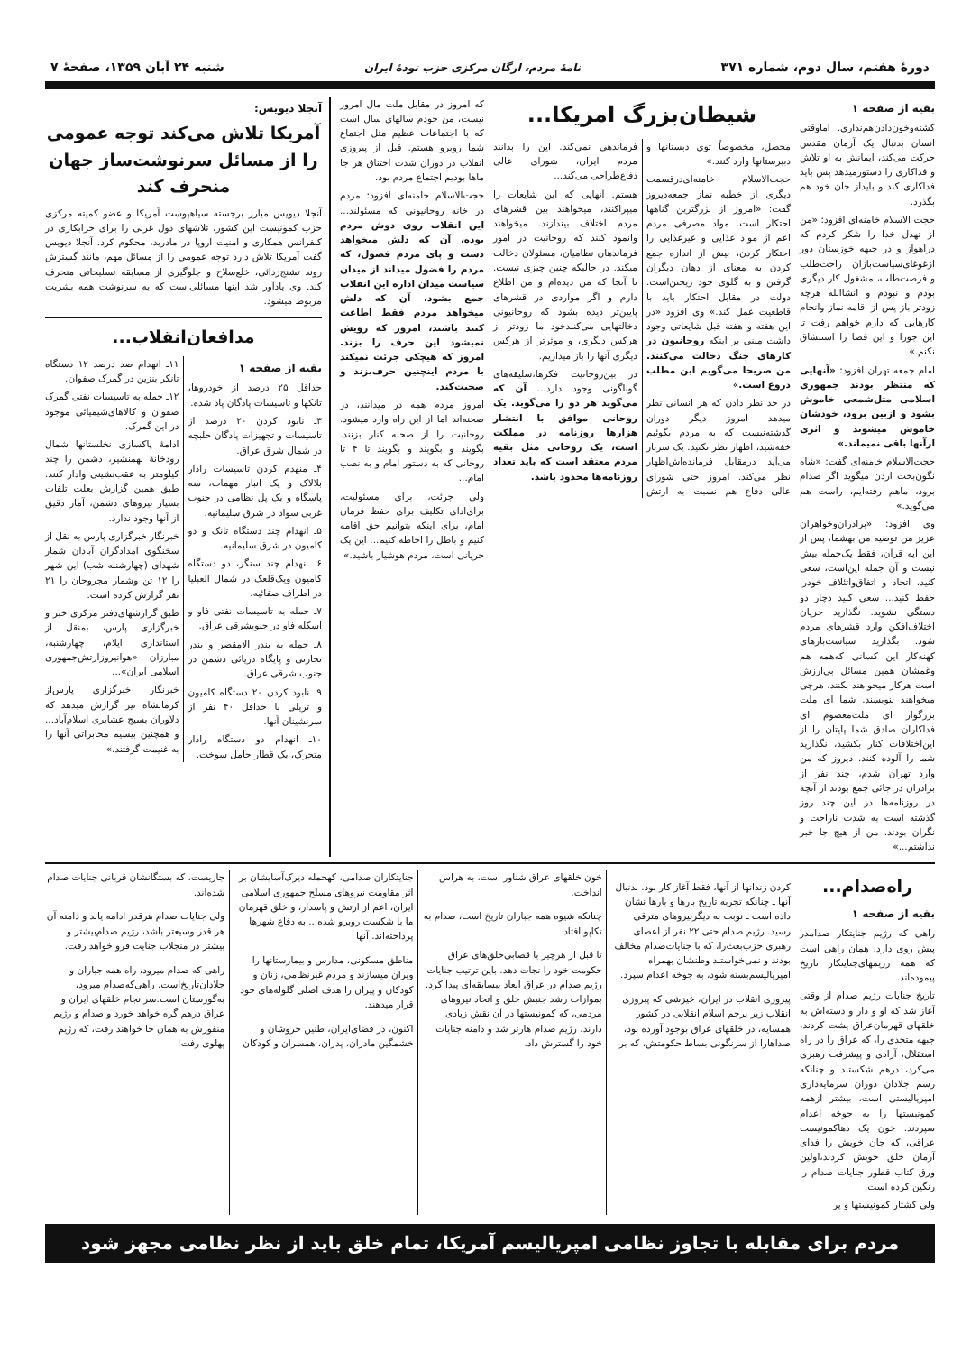دورهٔ هفتم، سال دوم، شماره ۳۷۱
نامهٔ مردم، ارگان مرکزی حزب تودهٔ ایران
شنبه ۲۴ آبان ۱۳۵۹، صفحهٔ ۷
بقیه از صفحه ۱
کشته‌وخون‌دادن‌هم‌نداری. اماوقتی انسان بدنبال یک آرمان مقدس حرکت می‌کند، ایمانش به او تلاش و فداکاری را دستورمیدهد پس باید فداکاری کند و بایداز جان خود هم بگذرد.
حجت الاسلام خامنه‌ای افزود: «من از تهدل خدا را شکر کردم که دراهواز و در جبهه خوزستان دور ازغوغای‌سیاست‌بازان راحت‌طلب و فرصت‌طلب، مشغول کار دیگری بودم و نبودم و انشاالله هرچه زودتر باز پس از اقامه نماز وانجام کارهایی که دارم خواهم رفت تا این جورا و این فضا را استنشاق نکنم.»
امام جمعه تهران افزود: «آنهایی که منتظر بودند جمهوری اسلامی مثل‌شمعی خاموش بشود و ازبین برود، خودشان خاموش میشوند و اثری ازآنها باقی نمیماند.»
حجت‌الاسلام خامنه‌ای گفت: «شاه نگون‌بخت اردن میگوید اگر صدام برود، ماهم رفته‌ایم، راست هم می‌گوید.»
وی افزود: «برادران‌وخواهران عزیز من توصیه من بهشما، پس از این آیه قرآن، فقط یک‌جمله بیش نیست و آن جمله این‌است، سعی کنید، اتحاد و اتفاق‌واتئلاف خودرا حفظ کنید... سعی کنید دچار دو دستگی نشوید. نگذارید جریان اختلاف‌افکن وارد قشرهای مردم شود. بگذارید سیاست‌بازهای کهنه‌کار این کسانی که‌همه هم وغمشان همین مسائل بی‌ارزش است هرکار میخواهند بکنند، هرچی میخواهند بنویسند. شما ای ملت بزرگوار ای ملت‌معصوم ای فداکاران صادق شما پایتان را از این‌اختلافات کنار بکشید، نگذارید شما را آلوده کنند. دیروز که من وارد تهران شدم، چند نفر از برادران در جائی جمع بودند از آنچه در روزنامه‌ها در این چند روز گذشته است به شدت ناراحت و نگران بودند. من از هیچ جا خبر نداشتم...»
شیطان‌بزرگ امریکا...
محصل، مخصوصاً توی دبستانها و دبیرستانها وارد کنند.»
حجت‌الاسلام خامنه‌ای‌درقسمت دیگری از خطبه نماز جمعه‌دیروز گفت: «امروز از بزرگترین گناهها احتکار است. مواد مصرفی مردم اعم از مواد غذایی و غیرغذایی را احتکار کردن، بیش از اندازه جمع کردن به معنای از دهان دیگران گرفتن و به گلوی خود ریختن‌است. دولت در مقابل احتکار باید با قاطعیت عمل کند.» وی افزود «در این هفته و هفته قبل شایعاتی وجود داشت مبنی بر اینکه روحانیون در کارهای جنگ دخالت می‌کنند. من صریحا می‌گویم این مطلب دروغ است.»
در حد نظر دادن که هر انسانی نظر میدهد امروز دیگر دوران گذشته‌نیست که به مردم بگوئیم خفه‌شید، اظهار نظر نکنید. یک سرباز می‌آید درمقابل فرمانده‌اش‌اظهار نظر می‌کند. امروز حتی شورای عالی دفاع هم نسبت به ارتش فرماندهی نمی‌کند. این را بدانند مردم ایران، شورای عالی دفاع‌طراحی می‌کند...
هستم. آنهایی که این شایعات را میپراکنند، میخواهند بین قشرهای مردم اختلاف بیندازند. میخواهند وانمود کنند که روحانیت در امور فرماندهان نظامیان، مسئولان دخالت میکند. در حالیکه چنین چیزی نیست. تا آنجا که من دیده‌ام و من اطلاع دارم و اگر مواردی در قشرهای پایین‌تر دیده بشود که روحانیونی دخالتهایی می‌کنندخود ما زودتر از هرکس دیگری، و موثرتر از هرکس دیگری آنها را باز میداریم.
در بین‌روحانیت فکرها،سلیقه‌های گوناگونی وجود دارد... آن که می‌گوید هر دو را می‌گوید. یک روحانی موافق با انتشار هزارها روزنامه در مملکت است، یک روحانی مثل بقیه مردم معتقد است که باید تعداد روزنامه‌ها محدود باشد.
که امروز در مقابل ملت مال امروز نیست، من خودم سالهای سال است که با اجتماعات عظیم مثل اجتماع شما روبرو هستم. قبل از پیروزی انقلاب در دوران شدت اختناق هر جا ماها بودیم اجتماع مردم بود.
حجت‌الاسلام خامنه‌ای افزود: مردم در خانه روحانیونی که مسئولند... این انقلاب روی دوش مردم بوده، آن که دلش میخواهد دست و پای مردم فضول، که مردم را فضول میداند از میدان سیاست میدان اداره این انقلاب جمع بشود، آن که دلش میخواهد مردم فقط اطاعت کنند باشند، امروز که رویش نمیشود این حرف را بزند. امروز که هیچکی جرئت نمیکند با مردم اینچنین حرف‌بزند و صحبت‌کند.
امروز مردم همه در میدانند، در صحنه‌اند اما از این راه وارد میشود. روحانیت را از صحنه کنار بزنند. بگویند و بگویند و بگویند تا ۴ تا روحانی که به دستور امام و به نصب امام...
ولی جرئت، برای مسئولیت، برای‌ادای تکلیف برای حفظ فرمان امام، برای اینکه بتوانیم حق اقامه کنیم و باطل را احاطه کنیم... این یک جریانی است، مردم هوشیار باشید.»
آنجلا دیویس:
آمریکا تلاش می‌کند توجه عمومی را از مسائل سرنوشت‌ساز جهان منحرف کند
آنجلا دیویس مبارز برجسته سیاهپوست آمریکا و عضو کمیته مرکزی حزب کمونیست این کشور، تلاشهای دول غربی را برای خرابکاری در کنفرانس همکاری و امنیت اروپا در مادرید، محکوم کرد. آنجلا دیویس گفت آمریکا تلاش دارد توجه عمومی را از مسائل مهم، مانند گسترش روند تشنج‌زدائی، خلع‌سلاح و جلوگیری از مسابقه تسلیحاتی منحرف کند. وی یادآور شد اینها مسائلی‌است که به سرنوشت همه بشریت مربوط میشود.
مدافعان‌انقلاب...
بقیه از صفحه ۱
حداقل ۲۵ درصد از خودروها، تانکها و تاسیسات پادگان پاد شده.
۳ـ نابود کردن ۲۰ درصد از تاسیسات و تجهیزات پادگان حلبچه در شمال شرق عراق.
۴ـ منهدم کردن تاسیسات رادار بلالاک و یک انبار مهمات، سه پاسگاه و یک پل نظامی در جنوب غربی سواد در شرق سلیمانیه.
۵ـ انهدام چند دستگاه تانک و دو کامیون در شرق سلیمانیه.
۶ـ انهدام چند سنگر، دو دستگاه کامیون ویک‌قلعک در شمال العبلیا در اطراف صفائیه.
۷ـ حمله به تاسیسات نفتی فاو و اسکله فاو در جنوبشرقی عراق.
۸ـ حمله به بندر الامقصر و بندر تجارتی و پایگاه دریائی دشمن در جنوب شرقی عراق.
۹ـ نابود کردن ۲۰ دستگاه کامیون و تریلی با حداقل ۴۰ نفر از سرنشینان آنها.
۱۰ـ انهدام دو دستگاه رادار متحرک، یک قطار حامل سوخت.
۱۱ـ انهدام صد درصد ۱۲ دستگاه تانکر بنزین در گمرک صفوان.
۱۲ـ حمله به تاسیسات نفتی گمرک صفوان و کالاهای‌شیمیائی موجود در این گمرک.
ادامهٔ پاکسازی نخلستانها شمال رودخانهٔ بهمنشیر، دشمن را چند کیلومتر به عقب‌نشینی وادار کنند. طبق همین گزارش بعلت تلفات بسیار نیروهای دشمن، آمار دقیق از آنها وجود ندارد.
خبرنگار خبرگزاری پارس به نقل از سخنگوی امدادگران آبادان شمار شهدای (چهارشنبه شب) این شهر را ۱۲ تن وشمار مجروحان را ۲۱ نفر گزارش کرده است.
طبق گزارشهای‌دفتر مرکزی خبر و خبرگزاری پارس، بمنقل از استانداری ایلام، چهارشنبه، مبارزان «هوانیروز‌ارتش‌جمهوری اسلامی ایران»...
خبرنگار خبرگزاری پارس‌از کرمانشاه نیز گزارش میدهد که دلاوران بسیج عشایری اسلام‌آباد... و همچنین بیسیم مخابراتی آنها را به غنیمت گرفتند.»
راه‌صدام...
بقیه از صفحه ۱
راهی که رژیم جنایتکار صدامدر پیش روی دارد، همان راهی است که همه رژیمهای‌جنایتکار تاریخ پیموده‌اند.
تاریخ جنایات رژیم صدام از وقتی آغاز شد که او و دار و دسته‌اش به خلقهای قهرمان‌عراق پشت کردند، جبهه متحدی را، که عراق را در راه استقلال، آزادی و پیشرفت رهبری می‌کرد، درهم شکستند و چنانکه رسم جلادان دوران سرمایه‌داری امپریالیستی است، بیشتر ازهمه کمونیستها را به جوخه اعدام سپردند. خون یک دهاکمونیست عراقی، که جان خویش را فدای آرمان خلق خویش کردند،اولین ورق کتاب قطور جنایات صدام را رنگین کرده است.
ولی کشتار کمونیستها و پر
کردن زندانها از آنها، فقط آغاز کار بود. بدنبال آنها ـ چنانکه تجربه تاریخ بارها و بارها نشان داده است ـ نوبت به دیگرنیروهای مترقی رسید. رژیم صدام حتی ۲۲ نفر از اعضای رهبری حزب‌بعث‌را، که با جنایات‌صدام مخالف بودند و نمی‌خواستند وطنشان بهمراه امپریالیسم‌بسته شود، به جوخه اعدام سپرد.
پیروزی انقلاب در ایران، خیزشی که پیروزی انقلاب زیر پرچم اسلام انقلابی در کشور همسایه، در خلقهای عراق بوجود آورده بود، صداهارا از سرنگونی بساط حکومتش، که بر خون خلقهای عراق شناور است، به هراس انداخت.
چنانکه شیوه همه جباران تاریخ است، صدام به تکاپو افتاد
تا قبل از هرچیز با قصابی‌خلق‌های عراق حکومت خود را نجات دهد. باین ترتیب جنایات رژیم صدام در عراق ابعاد بیسابقه‌ای پیدا کرد. بموازات رشد جنبش خلق و اتحاد نیروهای مردمی، که کمونیستها در آن نقش زیادی دارند، رژیم صدام هارتر شد و دامنه جنایات خود را گسترش داد.
جنایتکاران صدامی، کهحمله دیرک‌آسایشان بر اثر مقاومت نیروهای مسلح جمهوری اسلامی ایران، اعم از ارتش و پاسدار، و خلق قهرمان ما با شکست روبرو شده... به دفاع شهرها پرداخته‌اند. آنها
مناطق مسکونی، مدارس و بیمارستانها را ویران میسازند و مردم غیرنظامی، زنان و کودکان و پیران را هدف اصلی گلوله‌های خود قرار میدهند.
اکنون، در فضای‌ایران، طنین خروشان و خشمگین مادران، پدران، همسران و کودکان جاریست، که بستگانشان قربانی جنایات صدام شده‌اند.
ولی جنایات صدام هرقدر ادامه یابد و دامنه آن هر قدر وسیعتر باشد، رژیم صدام‌بیشتر و بیشتر در منجلاب جنایت فرو خواهد رفت.
راهی که صدام میرود، راه همه جباران و جلادان‌تاریخ‌است. راهی‌که‌صدام میرود، به‌گورستان است.سرانجام خلقهای ایران و عراق درهم گره خواهد خورد و صدام و رژیم منفورش به همان جا خواهند رفت، که رژیم پهلوی رفت!
مردم برای مقابله با تجاوز نظامی امپریالیسم آمریکا، تمام خلق باید از نظر نظامی مجهز شود